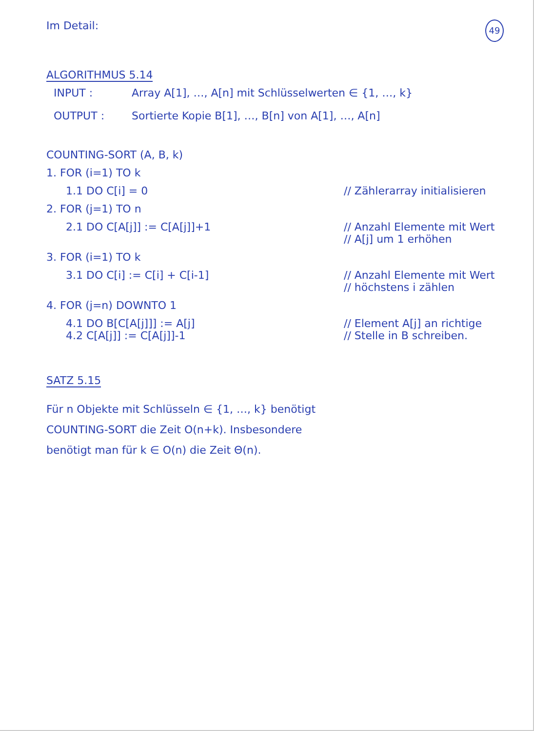Im Detail:
49
ALGORITHMUS 5.14
INPUT :
Array A[1], …, A[n] mit Schlüsselwerten ∈ {1, …, k}
OUTPUT :
Sortierte Kopie B[1], …, B[n] von A[1], …, A[n]
COUNTING-SORT (A, B, k)
1. FOR (i=1) TO k
1.1 DO C[i] = 0 // Zählerarray initialisieren
2. FOR (j=1) TO n
2.1 DO C[A[j]] := C[A[j]]+1 // Anzahl Elemente mit Wert
// A[j] um 1 erhöhen
3. FOR (i=1) TO k
3.1 DO C[i] := C[i] + C[i-1] // Anzahl Elemente mit Wert
// höchstens i zählen
4. FOR (j=n) DOWNTO 1
4.1 DO B[C[A[j]]] := A[j]
4.2 C[A[j]] := C[A[j]]-1
// Element A[j] an richtige
// Stelle in B schreiben.
SATZ 5.15
Für n Objekte mit Schlüsseln ∈ {1, …, k} benötigt
COUNTING-SORT die Zeit O(n+k). Insbesondere
benötigt man für k ∈ O(n) die Zeit Θ(n).